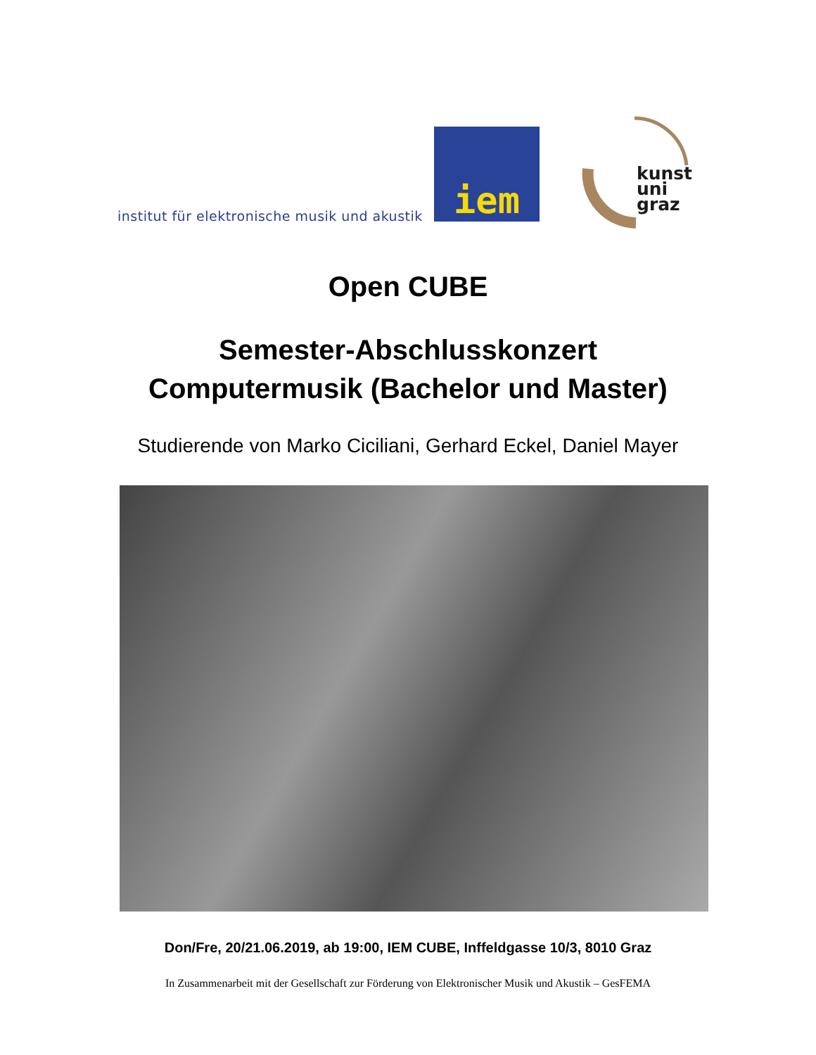institut für elektronische musik und akustik
iem
kunst
uni
graz
Open CUBE
Semester-Abschlusskonzert
Computermusik (Bachelor und Master)
Studierende von Marko Ciciliani, Gerhard Eckel, Daniel Mayer
Don/Fre, 20/21.06.2019, ab 19:00, IEM CUBE, Inffeldgasse 10/3, 8010 Graz
In Zusammenarbeit mit der Gesellschaft zur Förderung von Elektronischer Musik und Akustik – GesFEMA